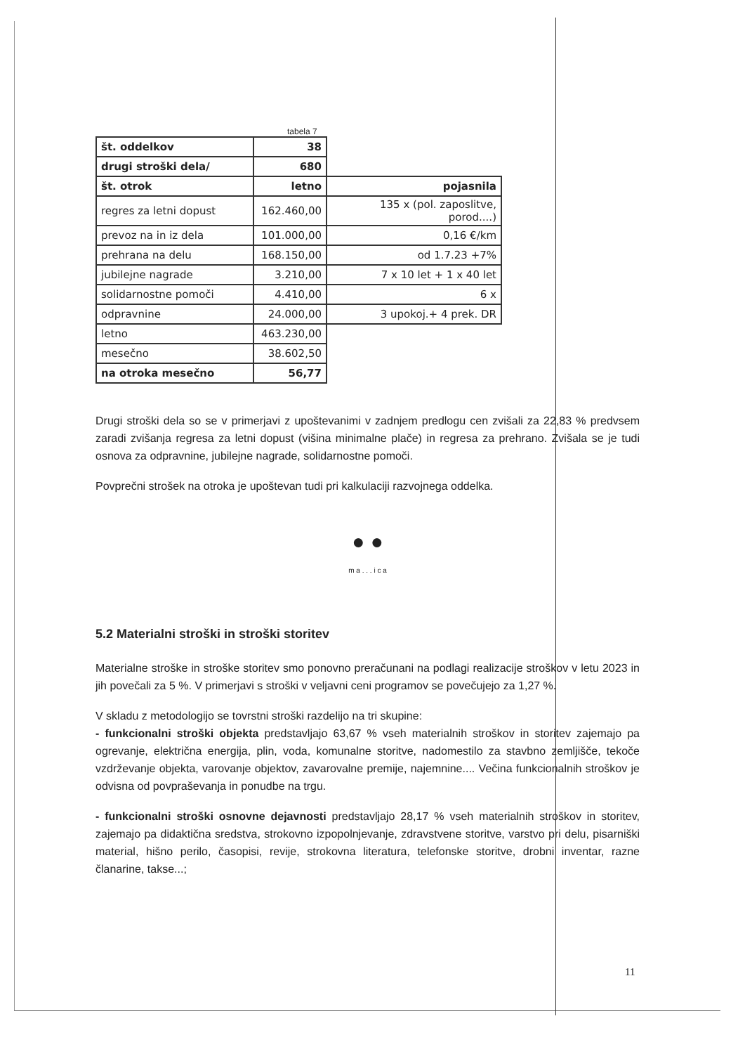tabela 7
| št. oddelkov | 38 | |
| drugi stroški dela/ | 680 | |
| št. otrok | letno | pojasnila |
| regres za letni dopust | 162.460,00 | 135 x (pol. zaposlitve, porod....) |
| prevoz na in iz dela | 101.000,00 | 0,16 €/km |
| prehrana na delu | 168.150,00 | od 1.7.23 +7% |
| jubilejne nagrade | 3.210,00 | 7 x 10 let + 1 x 40 let |
| solidarnostne pomoči | 4.410,00 | 6 x |
| odpravnine | 24.000,00 | 3 upokoj.+ 4 prek. DR |
| letno | 463.230,00 | |
| mesečno | 38.602,50 | |
| na otroka mesečno | 56,77 | |
Drugi stroški dela so se v primerjavi z upoštevanimi v zadnjem predlogu cen zvišali za 22,83 % predvsem zaradi zvišanja regresa za letni dopust (višina minimalne plače) in regresa za prehrano. Zvišala se je tudi osnova za odpravnine, jubilejne nagrade, solidarnostne pomoči.
Povprečni strošek na otroka je upoštevan tudi pri kalkulaciji razvojnega oddelka.
● ●
m a . . . i c a
5.2 Materialni stroški in stroški storitev
Materialne stroške in stroške storitev smo ponovno preračunani na podlagi realizacije stroškov v letu 2023 in jih povečali za 5 %. V primerjavi s stroški v veljavni ceni programov se povečujejo za 1,27 %.
V skladu z metodologijo se tovrstni stroški razdelijo na tri skupine:
- funkcionalni stroški objekta predstavljajo 63,67 % vseh materialnih stroškov in storitev zajemajo pa ogrevanje, električna energija, plin, voda, komunalne storitve, nadomestilo za stavbno zemljišče, tekoče vzdrževanje objekta, varovanje objektov, zavarovalne premije, najemnine.... Večina funkcionalnih stroškov je odvisna od povpraševanja in ponudbe na trgu.
- funkcionalni stroški osnovne dejavnosti predstavljajo 28,17 % vseh materialnih stroškov in storitev, zajemajo pa didaktična sredstva, strokovno izpopolnjevanje, zdravstvene storitve, varstvo pri delu, pisarniški material, hišno perilo, časopisi, revije, strokovna literatura, telefonske storitve, drobni inventar, razne članarine, takse...;
11